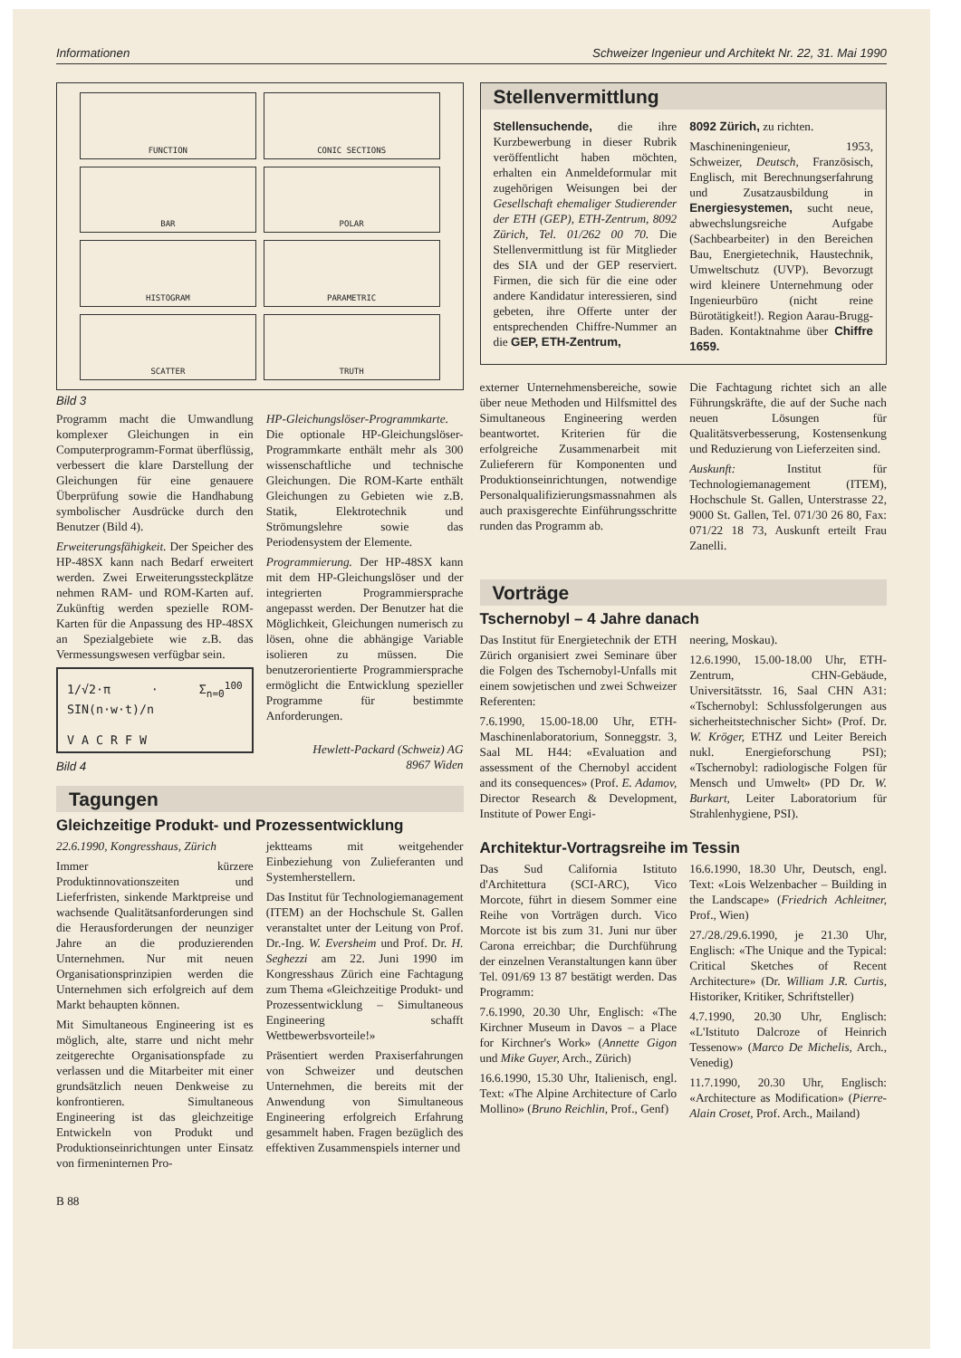Informationen Schweizer Ingenieur und Architekt Nr. 22, 31. Mai 1990
FUNCTION
CONIC SECTIONS
BAR
POLAR
HISTOGRAM
PARAMETRIC
SCATTER
TRUTH
Bild 3
Programm macht die Umwandlung komplexer Gleichungen in ein Computerprogramm-Format überflüssig, verbessert die klare Darstellung der Gleichungen für eine genauere Überprüfung sowie die Handhabung symbolischer Ausdrücke durch den Benutzer (Bild 4).
Erweiterungsfähigkeit. Der Speicher des HP-48SX kann nach Bedarf erweitert werden. Zwei Erweiterungssteckplätze nehmen RAM- und ROM-Karten auf. Zukünftig werden spezielle ROM-Karten für die Anpassung des HP-48SX an Spezialgebiete wie z.B. das Vermessungswesen verfügbar sein.
1/√2·π · Σ<sub>n=0</sub><sup>100</sup> SIN(n·w·t)/n
V A C R F W
Bild 4
HP-Gleichungslöser-Programmkarte. Die optionale HP-Gleichungslöser-Programmkarte enthält mehr als 300 wissenschaftliche und technische Gleichungen. Die ROM-Karte enthält Gleichungen zu Gebieten wie z.B. Statik, Elektrotechnik und Strömungslehre sowie das Periodensystem der Elemente.
Programmierung. Der HP-48SX kann mit dem HP-Gleichungslöser und der integrierten Programmiersprache angepasst werden. Der Benutzer hat die Möglichkeit, Gleichungen numerisch zu lösen, ohne die abhängige Variable isolieren zu müssen. Die benutzerorientierte Programmiersprache ermöglicht die Entwicklung spezieller Programme für bestimmte Anforderungen.
Hewlett-Packard (Schweiz) AG
8967 Widen
Tagungen
Gleichzeitige Produkt- und Prozessentwicklung
22.6.1990, Kongresshaus, Zürich
Immer kürzere Produktinnovationszeiten und Lieferfristen, sinkende Marktpreise und wachsende Qualitätsanforderungen sind die Herausforderungen der neunziger Jahre an die produzierenden Unternehmen. Nur mit neuen Organisationsprinzipien werden die Unternehmen sich erfolgreich auf dem Markt behaupten können.
Mit Simultaneous Engineering ist es möglich, alte, starre und nicht mehr zeitgerechte Organisationspfade zu verlassen und die Mitarbeiter mit einer grundsätzlich neuen Denkweise zu konfrontieren. Simultaneous Engineering ist das gleichzeitige Entwickeln von Produkt und Produktionseinrichtungen unter Einsatz von firmeninternen Pro-
jektteams mit weitgehender Einbeziehung von Zulieferanten und Systemherstellern.
Das Institut für Technologiemanagement (ITEM) an der Hochschule St. Gallen veranstaltet unter der Leitung von Prof. Dr.-Ing. W. Eversheim und Prof. Dr. H. Seghezzi am 22. Juni 1990 im Kongresshaus Zürich eine Fachtagung zum Thema «Gleichzeitige Produkt- und Prozessentwicklung – Simultaneous Engineering schafft Wettbewerbsvorteile!»
Präsentiert werden Praxiserfahrungen von Schweizer und deutschen Unternehmen, die bereits mit der Anwendung von Simultaneous Engineering erfolgreich Erfahrung gesammelt haben. Fragen bezüglich des effektiven Zusammenspiels interner und
Stellenvermittlung
Stellensuchende, die ihre Kurzbewerbung in dieser Rubrik veröffentlicht haben möchten, erhalten ein Anmeldeformular mit zugehörigen Weisungen bei der Gesellschaft ehemaliger Studierender der ETH (GEP), ETH-Zentrum, 8092 Zürich, Tel. 01/262 00 70. Die Stellenvermittlung ist für Mitglieder des SIA und der GEP reserviert. Firmen, die sich für die eine oder andere Kandidatur interessieren, sind gebeten, ihre Offerte unter der entsprechenden Chiffre-Nummer an die GEP, ETH-Zentrum,
8092 Zürich, zu richten.
Maschineningenieur, 1953, Schweizer, Deutsch, Französisch, Englisch, mit Berechnungserfahrung und Zusatzausbildung in Energiesystemen, sucht neue, abwechslungsreiche Aufgabe (Sachbearbeiter) in den Bereichen Bau, Energietechnik, Haustechnik, Umweltschutz (UVP). Bevorzugt wird kleinere Unternehmung oder Ingenieurbüro (nicht reine Bürotätigkeit!). Region Aarau-Brugg-Baden. Kontaktnahme über Chiffre 1659.
externer Unternehmensbereiche, sowie über neue Methoden und Hilfsmittel des Simultaneous Engineering werden beantwortet. Kriterien für die erfolgreiche Zusammenarbeit mit Zulieferern für Komponenten und Produktionseinrichtungen, notwendige Personalqualifizierungsmassnahmen als auch praxisgerechte Einführungsschritte runden das Programm ab.
Die Fachtagung richtet sich an alle Führungskräfte, die auf der Suche nach neuen Lösungen für Qualitätsverbesserung, Kostensenkung und Reduzierung von Lieferzeiten sind.
Auskunft: Institut für Technologiemanagement (ITEM), Hochschule St. Gallen, Unterstrasse 22, 9000 St. Gallen, Tel. 071/30 26 80, Fax: 071/22 18 73, Auskunft erteilt Frau Zanelli.
Vorträge
Tschernobyl – 4 Jahre danach
Das Institut für Energietechnik der ETH Zürich organisiert zwei Seminare über die Folgen des Tschernobyl-Unfalls mit einem sowjetischen und zwei Schweizer Referenten:
7.6.1990, 15.00-18.00 Uhr, ETH-Maschinenlaboratorium, Sonneggstr. 3, Saal ML H44: «Evaluation and assessment of the Chernobyl accident and its consequences» (Prof. E. Adamov, Director Research & Development, Institute of Power Engi-
neering, Moskau).
12.6.1990, 15.00-18.00 Uhr, ETH-Zentrum, CHN-Gebäude, Universitätsstr. 16, Saal CHN A31: «Tschernobyl: Schlussfolgerungen aus sicherheitstechnischer Sicht» (Prof. Dr. W. Kröger, ETHZ und Leiter Bereich nukl. Energieforschung PSI); «Tschernobyl: radiologische Folgen für Mensch und Umwelt» (PD Dr. W. Burkart, Leiter Laboratorium für Strahlenhygiene, PSI).
Architektur-Vortragsreihe im Tessin
Das Sud California Istituto d'Architettura (SCI-ARC), Vico Morcote, führt in diesem Sommer eine Reihe von Vorträgen durch. Vico Morcote ist bis zum 31. Juni nur über Carona erreichbar; die Durchführung der einzelnen Veranstaltungen kann über Tel. 091/69 13 87 bestätigt werden. Das Programm:
7.6.1990, 20.30 Uhr, Englisch: «The Kirchner Museum in Davos – a Place for Kirchner's Work» (Annette Gigon und Mike Guyer, Arch., Zürich)
16.6.1990, 15.30 Uhr, Italienisch, engl. Text: «The Alpine Architecture of Carlo Mollino» (Bruno Reichlin, Prof., Genf)
16.6.1990, 18.30 Uhr, Deutsch, engl. Text: «Lois Welzenbacher – Building in the Landscape» (Friedrich Achleitner, Prof., Wien)
27./28./29.6.1990, je 21.30 Uhr, Englisch: «The Unique and the Typical: Critical Sketches of Recent Architecture» (Dr. William J.R. Curtis, Historiker, Kritiker, Schriftsteller)
4.7.1990, 20.30 Uhr, Englisch: «L'Istituto Dalcroze of Heinrich Tessenow» (Marco De Michelis, Arch., Venedig)
11.7.1990, 20.30 Uhr, Englisch: «Architecture as Modification» (Pierre-Alain Croset, Prof. Arch., Mailand)
B 88